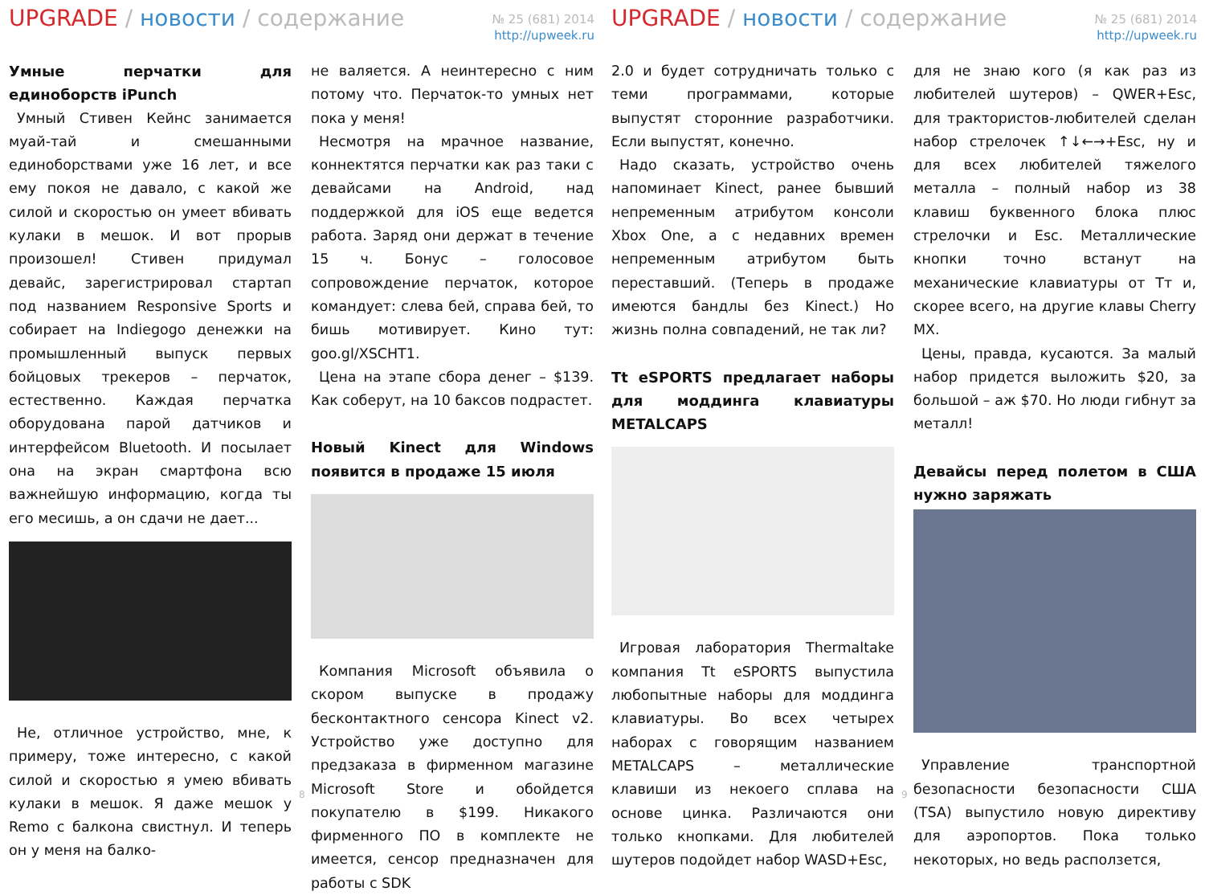UPGRADE / новости / содержание
№ 25 (681) 2014
http://upweek.ru
Умные перчатки для единоборств iPunch
Умный Стивен Кейнс занимается муай-тай и смешанными единоборствами уже 16 лет, и все ему покоя не давало, с какой же силой и скоростью он умеет вбивать кулаки в мешок. И вот прорыв произошел! Стивен придумал девайс, зарегистрировал стартап под названием Responsive Sports и собирает на Indiegogo денежки на промышленный выпуск первых бойцовых трекеров – перчаток, естественно. Каждая перчатка оборудована парой датчиков и интерфейсом Bluetooth. И посылает она на экран смартфона всю важнейшую информацию, когда ты его месишь, а он сдачи не дает...
Не, отличное устройство, мне, к примеру, тоже интересно, с какой силой и скоростью я умею вбивать кулаки в мешок. Я даже мешок у Remo с балкона свистнул. И теперь он у меня на балко-
не валяется. А неинтересно с ним потому что. Перчаток-то умных нет пока у меня!
Несмотря на мрачное название, коннектятся перчатки как раз таки с девайсами на Android, над поддержкой для iOS еще ведется работа. Заряд они держат в течение 15 ч. Бонус – голосовое сопровождение перчаток, которое командует: слева бей, справа бей, то бишь мотивирует. Кино тут: goo.gl/XSCHT1.
Цена на этапе сбора денег – $139. Как соберут, на 10 баксов подрастет.
Новый Kinect для Windows появится в продаже 15 июля
Компания Microsoft объявила о скором выпуске в продажу бесконтактного сенсора Kinect v2. Устройство уже доступно для предзаказа в фирменном магазине Microsoft Store и обойдется покупателю в $199. Никакого фирменного ПО в комплекте не имеется, сенсор предназначен для работы с SDK
8
UPGRADE / новости / содержание
№ 25 (681) 2014
http://upweek.ru
2.0 и будет сотрудничать только с теми программами, которые выпустят сторонние разработчики. Если выпустят, конечно.
Надо сказать, устройство очень напоминает Kinect, ранее бывший непременным атрибутом консоли Xbox One, а с недавних времен непременным атрибутом быть переставший. (Теперь в продаже имеются бандлы без Kinect.) Но жизнь полна совпадений, не так ли?
Tt eSPORTS предлагает наборы для моддинга клавиатуры METALCAPS
Игровая лаборатория Thermaltake компания Tt eSPORTS выпустила любопытные наборы для моддинга клавиатуры. Во всех четырех наборах с говорящим названием METALCAPS – металлические клавиши из некоего сплава на основе цинка. Различаются они только кнопками. Для любителей шутеров подойдет набор WASD+Esc,
для не знаю кого (я как раз из любителей шутеров) – QWER+Esc, для трактористов-любителей сделан набор стрелочек ↑↓←→+Esc, ну и для всех любителей тяжелого металла – полный набор из 38 клавиш буквенного блока плюс стрелочки и Esc. Металлические кнопки точно встанут на механические клавиатуры от Тт и, скорее всего, на другие клавы Cherry MX.
Цены, правда, кусаются. За малый набор придется выложить $20, за большой – аж $70. Но люди гибнут за металл!
Девайсы перед полетом в США нужно заряжать
Управление транспортной безопасности безопасности США (TSA) выпустило новую директиву для аэропортов. Пока только некоторых, но ведь расползется,
9